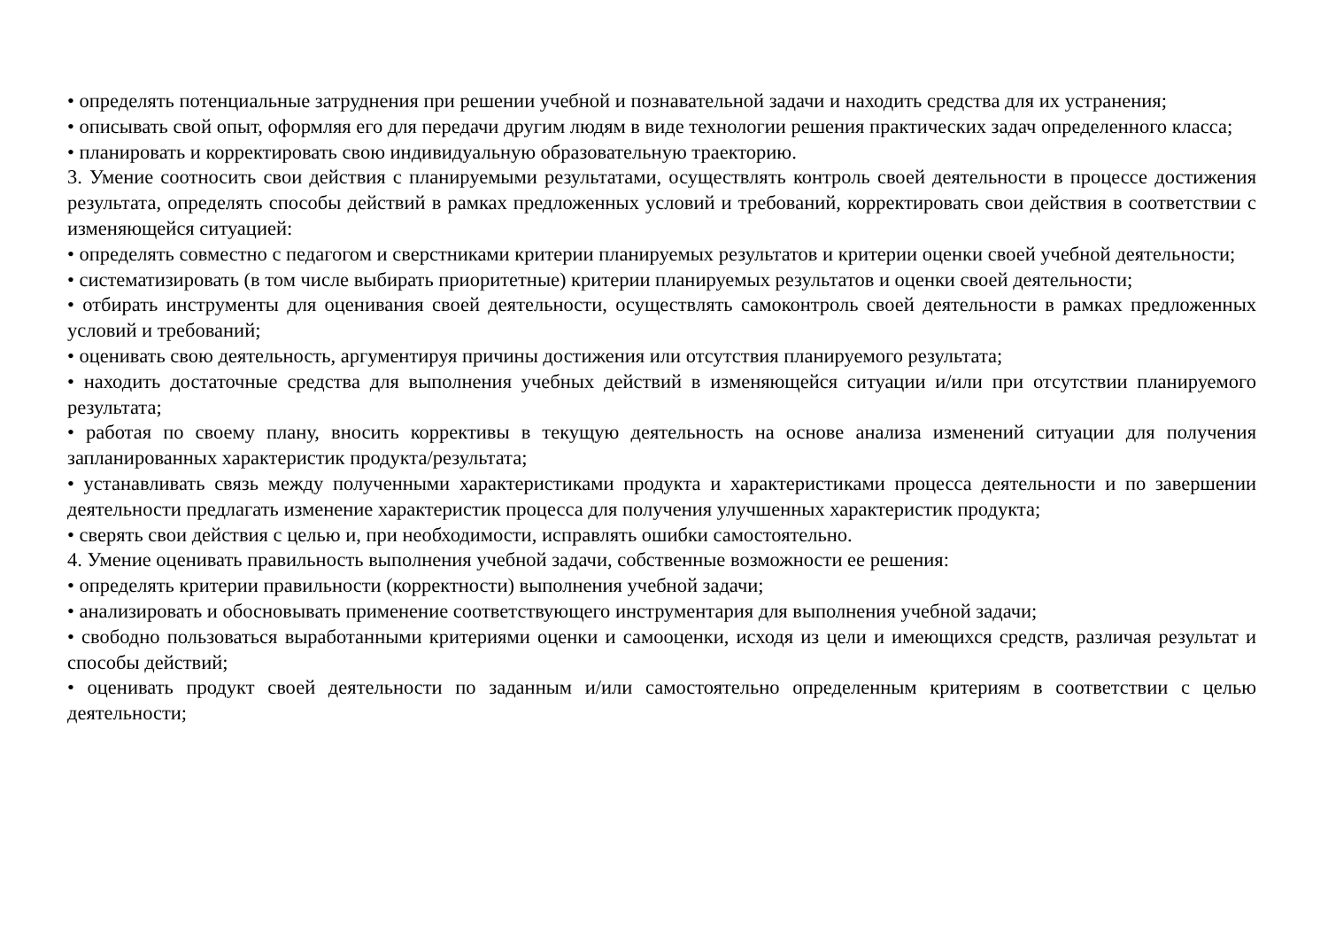• определять потенциальные затруднения при решении учебной и познавательной задачи и находить средства для их устранения;
• описывать свой опыт, оформляя его для передачи другим людям в виде технологии решения практических задач определенного класса;
• планировать и корректировать свою индивидуальную образовательную траекторию.
3. Умение соотносить свои действия с планируемыми результатами, осуществлять контроль своей деятельности в процессе достижения результата, определять способы действий в рамках предложенных условий и требований, корректировать свои действия в соответствии с изменяющейся ситуацией:
• определять совместно с педагогом и сверстниками критерии планируемых результатов и критерии оценки своей учебной деятельности;
• систематизировать (в том числе выбирать приоритетные) критерии планируемых результатов и оценки своей деятельности;
• отбирать инструменты для оценивания своей деятельности, осуществлять самоконтроль своей деятельности в рамках предложенных условий и требований;
• оценивать свою деятельность, аргументируя причины достижения или отсутствия планируемого результата;
• находить достаточные средства для выполнения учебных действий в изменяющейся ситуации и/или при отсутствии планируемого результата;
• работая по своему плану, вносить коррективы в текущую деятельность на основе анализа изменений ситуации для получения запланированных характеристик продукта/результата;
• устанавливать связь между полученными характеристиками продукта и характеристиками процесса деятельности и по завершении деятельности предлагать изменение характеристик процесса для получения улучшенных характеристик продукта;
• сверять свои действия с целью и, при необходимости, исправлять ошибки самостоятельно.
4. Умение оценивать правильность выполнения учебной задачи, собственные возможности ее решения:
• определять критерии правильности (корректности) выполнения учебной задачи;
• анализировать и обосновывать применение соответствующего инструментария для выполнения учебной задачи;
• свободно пользоваться выработанными критериями оценки и самооценки, исходя из цели и имеющихся средств, различая результат и способы действий;
• оценивать продукт своей деятельности по заданным и/или самостоятельно определенным критериям в соответствии с целью деятельности;